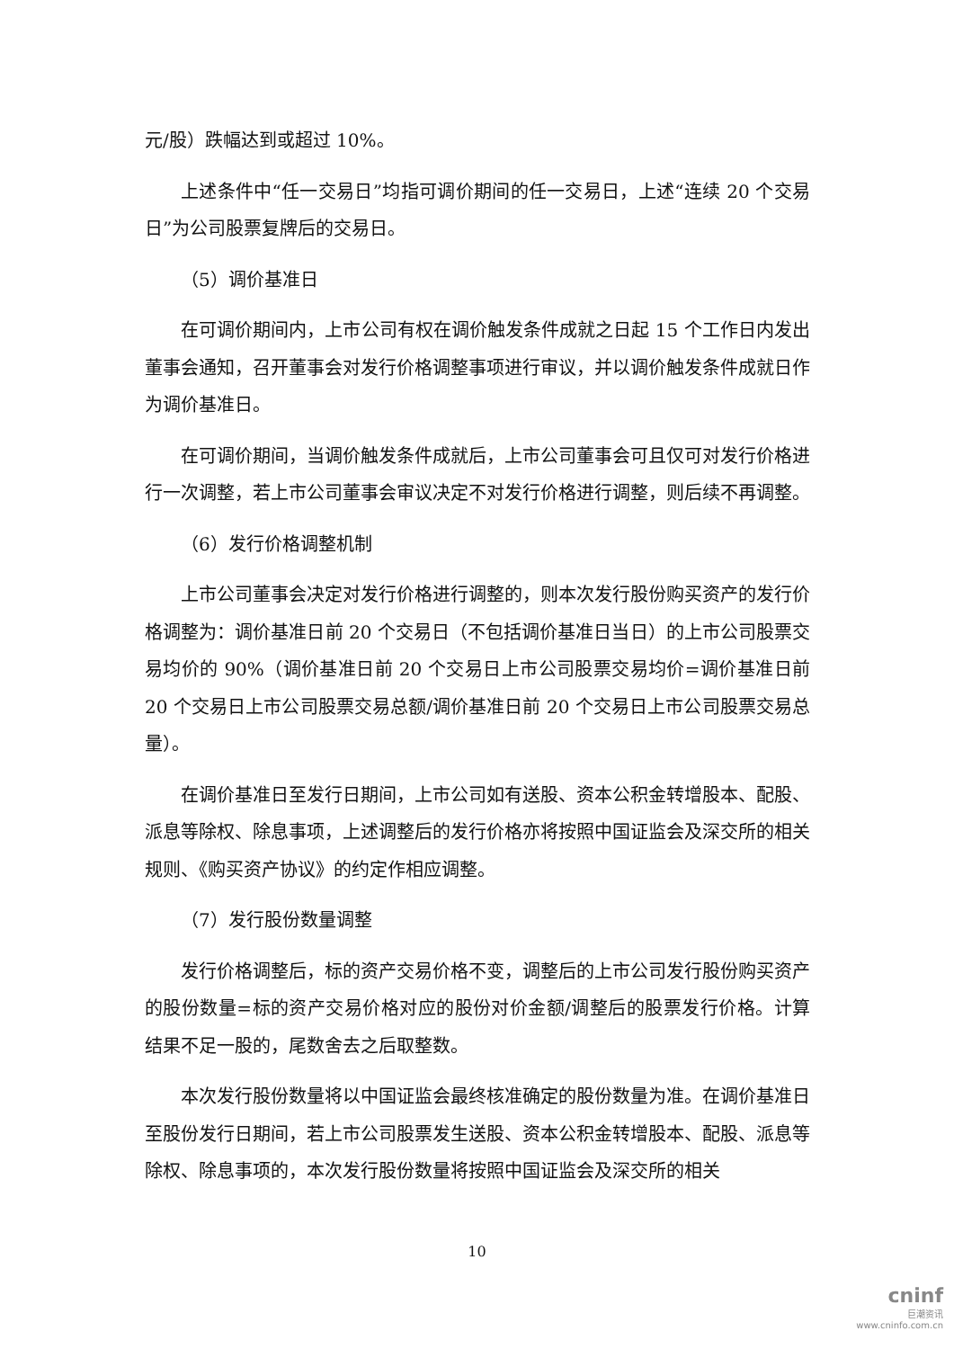元/股）跌幅达到或超过 10%。
上述条件中“任一交易日”均指可调价期间的任一交易日，上述“连续 20 个交易日”为公司股票复牌后的交易日。
（5）调价基准日
在可调价期间内，上市公司有权在调价触发条件成就之日起 15 个工作日内发出董事会通知，召开董事会对发行价格调整事项进行审议，并以调价触发条件成就日作为调价基准日。
在可调价期间，当调价触发条件成就后，上市公司董事会可且仅可对发行价格进行一次调整，若上市公司董事会审议决定不对发行价格进行调整，则后续不再调整。
（6）发行价格调整机制
上市公司董事会决定对发行价格进行调整的，则本次发行股份购买资产的发行价格调整为：调价基准日前 20 个交易日（不包括调价基准日当日）的上市公司股票交易均价的 90%（调价基准日前 20 个交易日上市公司股票交易均价=调价基准日前 20 个交易日上市公司股票交易总额/调价基准日前 20 个交易日上市公司股票交易总量）。
在调价基准日至发行日期间，上市公司如有送股、资本公积金转增股本、配股、派息等除权、除息事项，上述调整后的发行价格亦将按照中国证监会及深交所的相关规则、《购买资产协议》的约定作相应调整。
（7）发行股份数量调整
发行价格调整后，标的资产交易价格不变，调整后的上市公司发行股份购买资产的股份数量=标的资产交易价格对应的股份对价金额/调整后的股票发行价格。计算结果不足一股的，尾数舍去之后取整数。
本次发行股份数量将以中国证监会最终核准确定的股份数量为准。在调价基准日至股份发行日期间，若上市公司股票发生送股、资本公积金转增股本、配股、派息等除权、除息事项的，本次发行股份数量将按照中国证监会及深交所的相关
10
cninf
巨潮资讯
www.cninfo.com.cn